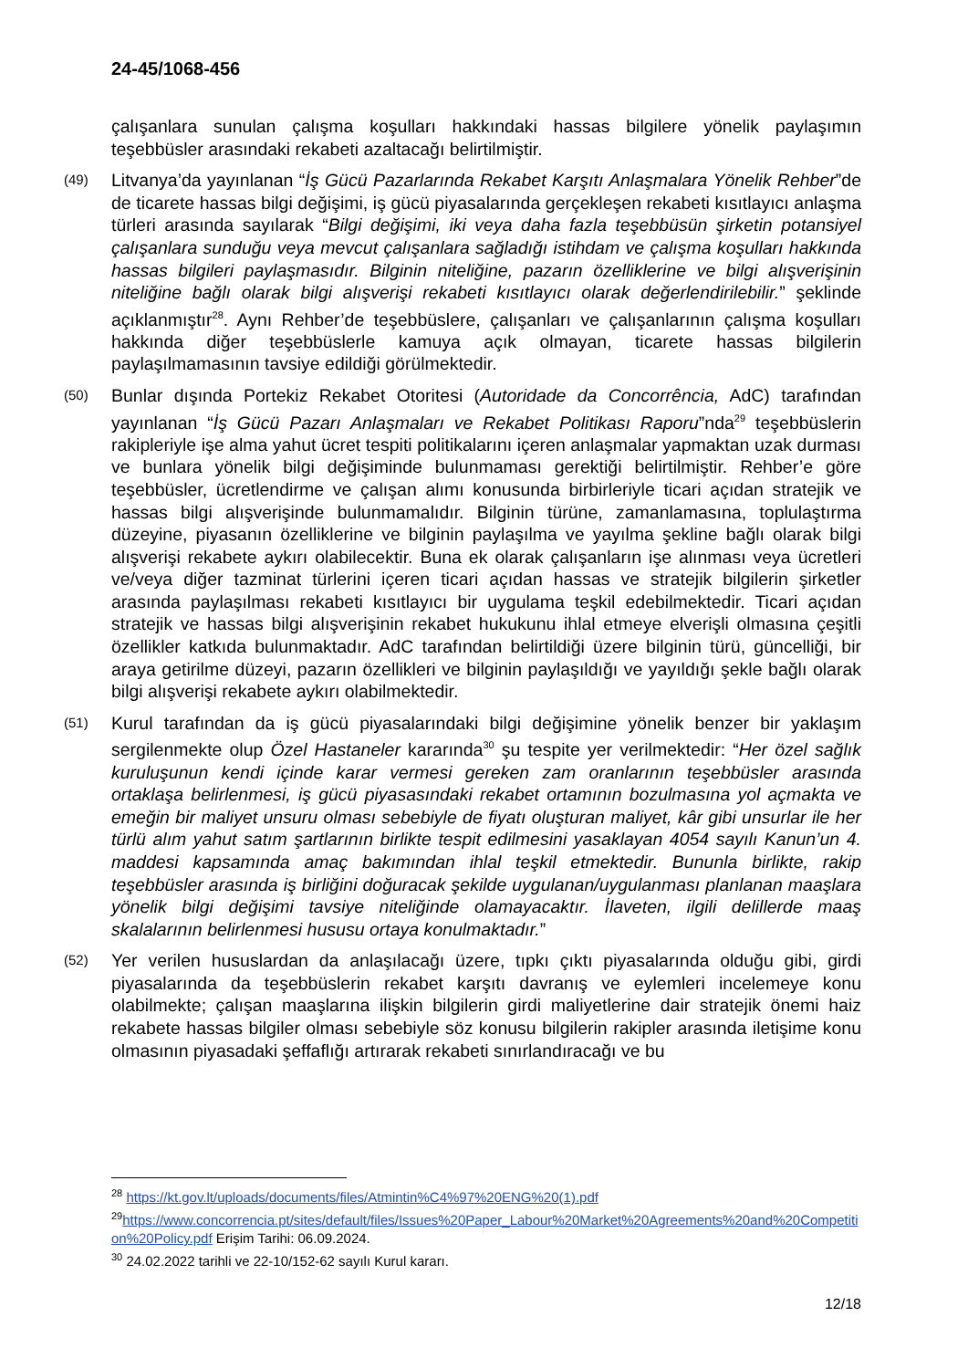24-45/1068-456
çalışanlara sunulan çalışma koşulları hakkındaki hassas bilgilere yönelik paylaşımın teşebbüsler arasındaki rekabeti azaltacağı belirtilmiştir.
(49) Litvanya’da yayınlanan “İş Gücü Pazarlarında Rekabet Karşıtı Anlaşmalara Yönelik Rehber”de de ticarete hassas bilgi değişimi, iş gücü piyasalarında gerçekleşen rekabeti kısıtlayıcı anlaşma türleri arasında sayılarak “Bilgi değişimi, iki veya daha fazla teşebbüsün şirketin potansiyel çalışanlara sunduğu veya mevcut çalışanlara sağladığı istihdam ve çalışma koşulları hakkında hassas bilgileri paylaşmasıdır. Bilginin niteliğine, pazarın özelliklerine ve bilgi alışverişinin niteliğine bağlı olarak bilgi alışverişi rekabeti kısıtlayıcı olarak değerlendirilebilir.” şeklinde açıklanmıştır<sup>28</sup>. Aynı Rehber’de teşebbüslere, çalışanları ve çalışanlarının çalışma koşulları hakkında diğer teşebbüslerle kamuya açık olmayan, ticarete hassas bilgilerin paylaşılmamasının tavsiye edildiği görülmektedir.
(50) Bunlar dışında Portekiz Rekabet Otoritesi (Autoridade da Concorrência, AdC) tarafından yayınlanan “İş Gücü Pazarı Anlaşmaları ve Rekabet Politikası Raporu”nda<sup>29</sup> teşebbüslerin rakipleriyle işe alma yahut ücret tespiti politikalarını içeren anlaşmalar yapmaktan uzak durması ve bunlara yönelik bilgi değişiminde bulunmaması gerektiği belirtilmiştir. Rehber’e göre teşebbüsler, ücretlendirme ve çalışan alımı konusunda birbirleriyle ticari açıdan stratejik ve hassas bilgi alışverişinde bulunmamalıdır. Bilginin türüne, zamanlamasına, toplulaştırma düzeyine, piyasanın özelliklerine ve bilginin paylaşılma ve yayılma şekline bağlı olarak bilgi alışverişi rekabete aykırı olabilecektir. Buna ek olarak çalışanların işe alınması veya ücretleri ve/veya diğer tazminat türlerini içeren ticari açıdan hassas ve stratejik bilgilerin şirketler arasında paylaşılması rekabeti kısıtlayıcı bir uygulama teşkil edebilmektedir. Ticari açıdan stratejik ve hassas bilgi alışverişinin rekabet hukukunu ihlal etmeye elverişli olmasına çeşitli özellikler katkıda bulunmaktadır. AdC tarafından belirtildiği üzere bilginin türü, güncelliği, bir araya getirilme düzeyi, pazarın özellikleri ve bilginin paylaşıldığı ve yayıldığı şekle bağlı olarak bilgi alışverişi rekabete aykırı olabilmektedir.
(51) Kurul tarafından da iş gücü piyasalarındaki bilgi değişimine yönelik benzer bir yaklaşım sergilenmekte olup Özel Hastaneler kararında<sup>30</sup> şu tespite yer verilmektedir: “Her özel sağlık kuruluşunun kendi içinde karar vermesi gereken zam oranlarının teşebbüsler arasında ortaklaşa belirlenmesi, iş gücü piyasasındaki rekabet ortamının bozulmasına yol açmakta ve emeğin bir maliyet unsuru olması sebebiyle de fiyatı oluşturan maliyet, kâr gibi unsurlar ile her türlü alım yahut satım şartlarının birlikte tespit edilmesini yasaklayan 4054 sayılı Kanun’un 4. maddesi kapsamında amaç bakımından ihlal teşkil etmektedir. Bununla birlikte, rakip teşebbüsler arasında iş birliğini doğuracak şekilde uygulanan/uygulanması planlanan maaşlara yönelik bilgi değişimi tavsiye niteliğinde olamayacaktır. İlaveten, ilgili delillerde maaş skalalarının belirlenmesi hususu ortaya konulmaktadır.”
(52) Yer verilen hususlardan da anlaşılacağı üzere, tıpkı çıktı piyasalarında olduğu gibi, girdi piyasalarında da teşebbüslerin rekabet karşıtı davranış ve eylemleri incelemeye konu olabilmekte; çalışan maaşlarına ilişkin bilgilerin girdi maliyetlerine dair stratejik önemi haiz rekabete hassas bilgiler olması sebebiyle söz konusu bilgilerin rakipler arasında iletişime konu olmasının piyasadaki şeffaflığı artırarak rekabeti sınırlandıracağı ve bu
<sup>28</sup> https://kt.gov.lt/uploads/documents/files/Atmintin%C4%97%20ENG%20(1).pdf
<sup>29</sup> https://www.concorrencia.pt/sites/default/files/Issues%20Paper_Labour%20Market%20Agreements%20and%20Competition%20Policy.pdf Erişim Tarihi: 06.09.2024.
<sup>30</sup> 24.02.2022 tarihli ve 22-10/152-62 sayılı Kurul kararı.
12/18